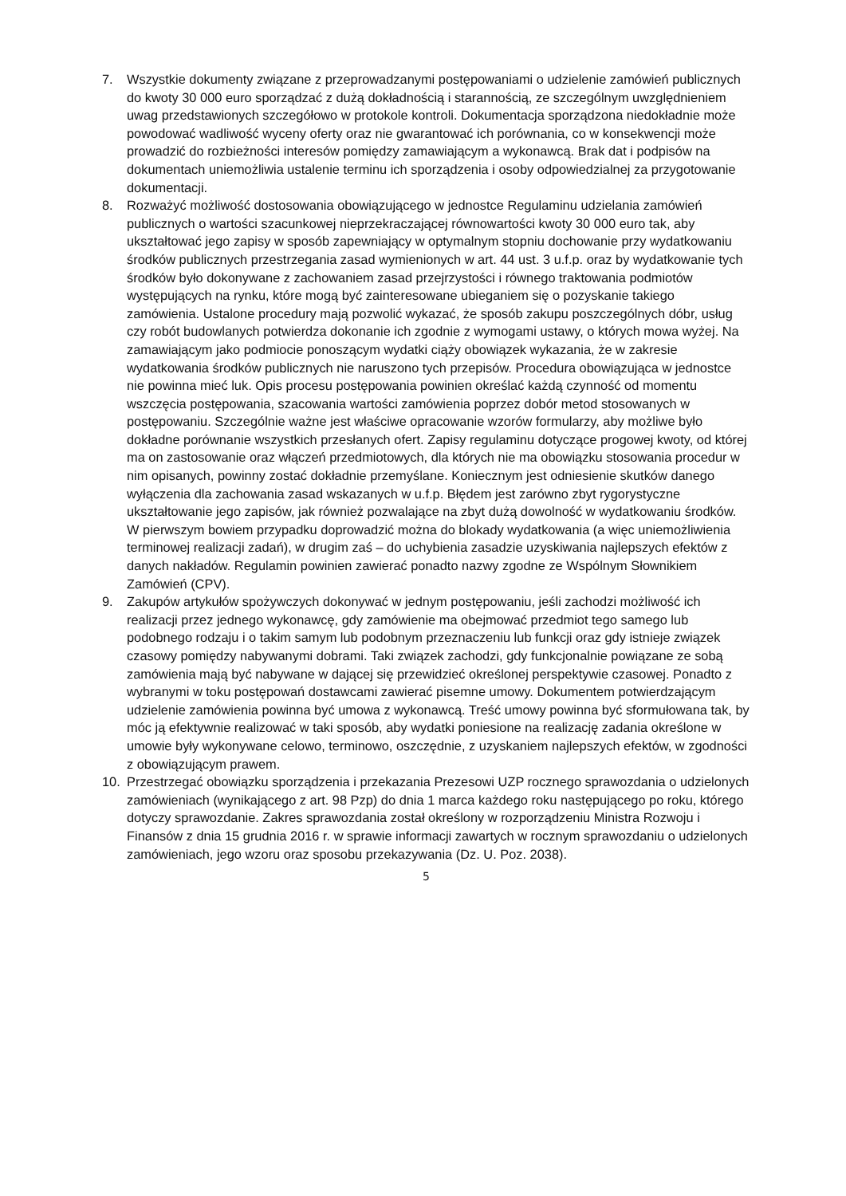7. Wszystkie dokumenty związane z przeprowadzanymi postępowaniami o udzielenie zamówień publicznych do kwoty 30 000 euro sporządzać z dużą dokładnością i starannością, ze szczególnym uwzględnieniem uwag przedstawionych szczegółowo w protokole kontroli. Dokumentacja sporządzona niedokładnie może powodować wadliwość wyceny oferty oraz nie gwarantować ich porównania, co w konsekwencji może prowadzić do rozbieżności interesów pomiędzy zamawiającym a wykonawcą. Brak dat i podpisów na dokumentach uniemożliwia ustalenie terminu ich sporządzenia i osoby odpowiedzialnej za przygotowanie dokumentacji.
8. Rozważyć możliwość dostosowania obowiązującego w jednostce Regulaminu udzielania zamówień publicznych o wartości szacunkowej nieprzekraczającej równowartości kwoty 30 000 euro tak, aby ukształtować jego zapisy w sposób zapewniający w optymalnym stopniu dochowanie przy wydatkowaniu środków publicznych przestrzegania zasad wymienionych w art. 44 ust. 3 u.f.p. oraz by wydatkowanie tych środków było dokonywane z zachowaniem zasad przejrzystości i równego traktowania podmiotów występujących na rynku, które mogą być zainteresowane ubieganiem się o pozyskanie takiego zamówienia. Ustalone procedury mają pozwolić wykazać, że sposób zakupu poszczególnych dóbr, usług czy robót budowlanych potwierdza dokonanie ich zgodnie z wymogami ustawy, o których mowa wyżej. Na zamawiającym jako podmiocie ponoszącym wydatki ciąży obowiązek wykazania, że w zakresie wydatkowania środków publicznych nie naruszono tych przepisów. Procedura obowiązująca w jednostce nie powinna mieć luk. Opis procesu postępowania powinien określać każdą czynność od momentu wszczęcia postępowania, szacowania wartości zamówienia poprzez dobór metod stosowanych w postępowaniu. Szczególnie ważne jest właściwe opracowanie wzorów formularzy, aby możliwe było dokładne porównanie wszystkich przesłanych ofert. Zapisy regulaminu dotyczące progowej kwoty, od której ma on zastosowanie oraz włączeń przedmiotowych, dla których nie ma obowiązku stosowania procedur w nim opisanych, powinny zostać dokładnie przemyślane. Koniecznym jest odniesienie skutków danego wyłączenia dla zachowania zasad wskazanych w u.f.p. Błędem jest zarówno zbyt rygorystyczne ukształtowanie jego zapisów, jak również pozwalające na zbyt dużą dowolność w wydatkowaniu środków. W pierwszym bowiem przypadku doprowadzić można do blokady wydatkowania (a więc uniemożliwienia terminowej realizacji zadań), w drugim zaś – do uchybienia zasadzie uzyskiwania najlepszych efektów z danych nakładów. Regulamin powinien zawierać ponadto nazwy zgodne ze Wspólnym Słownikiem Zamówień (CPV).
9. Zakupów artykułów spożywczych dokonywać w jednym postępowaniu, jeśli zachodzi możliwość ich realizacji przez jednego wykonawcę, gdy zamówienie ma obejmować przedmiot tego samego lub podobnego rodzaju i o takim samym lub podobnym przeznaczeniu lub funkcji oraz gdy istnieje związek czasowy pomiędzy nabywanymi dobrami. Taki związek zachodzi, gdy funkcjonalnie powiązane ze sobą zamówienia mają być nabywane w dającej się przewidzieć określonej perspektywie czasowej. Ponadto z wybranymi w toku postępowań dostawcami zawierać pisemne umowy. Dokumentem potwierdzającym udzielenie zamówienia powinna być umowa z wykonawcą. Treść umowy powinna być sformułowana tak, by móc ją efektywnie realizować w taki sposób, aby wydatki poniesione na realizację zadania określone w umowie były wykonywane celowo, terminowo, oszczędnie, z uzyskaniem najlepszych efektów, w zgodności z obowiązującym prawem.
10. Przestrzegać obowiązku sporządzenia i przekazania Prezesowi UZP rocznego sprawozdania o udzielonych zamówieniach (wynikającego z art. 98 Pzp) do dnia 1 marca każdego roku następującego po roku, którego dotyczy sprawozdanie. Zakres sprawozdania został określony w rozporządzeniu Ministra Rozwoju i Finansów z dnia 15 grudnia 2016 r. w sprawie informacji zawartych w rocznym sprawozdaniu o udzielonych zamówieniach, jego wzoru oraz sposobu przekazywania (Dz. U. Poz. 2038).
5